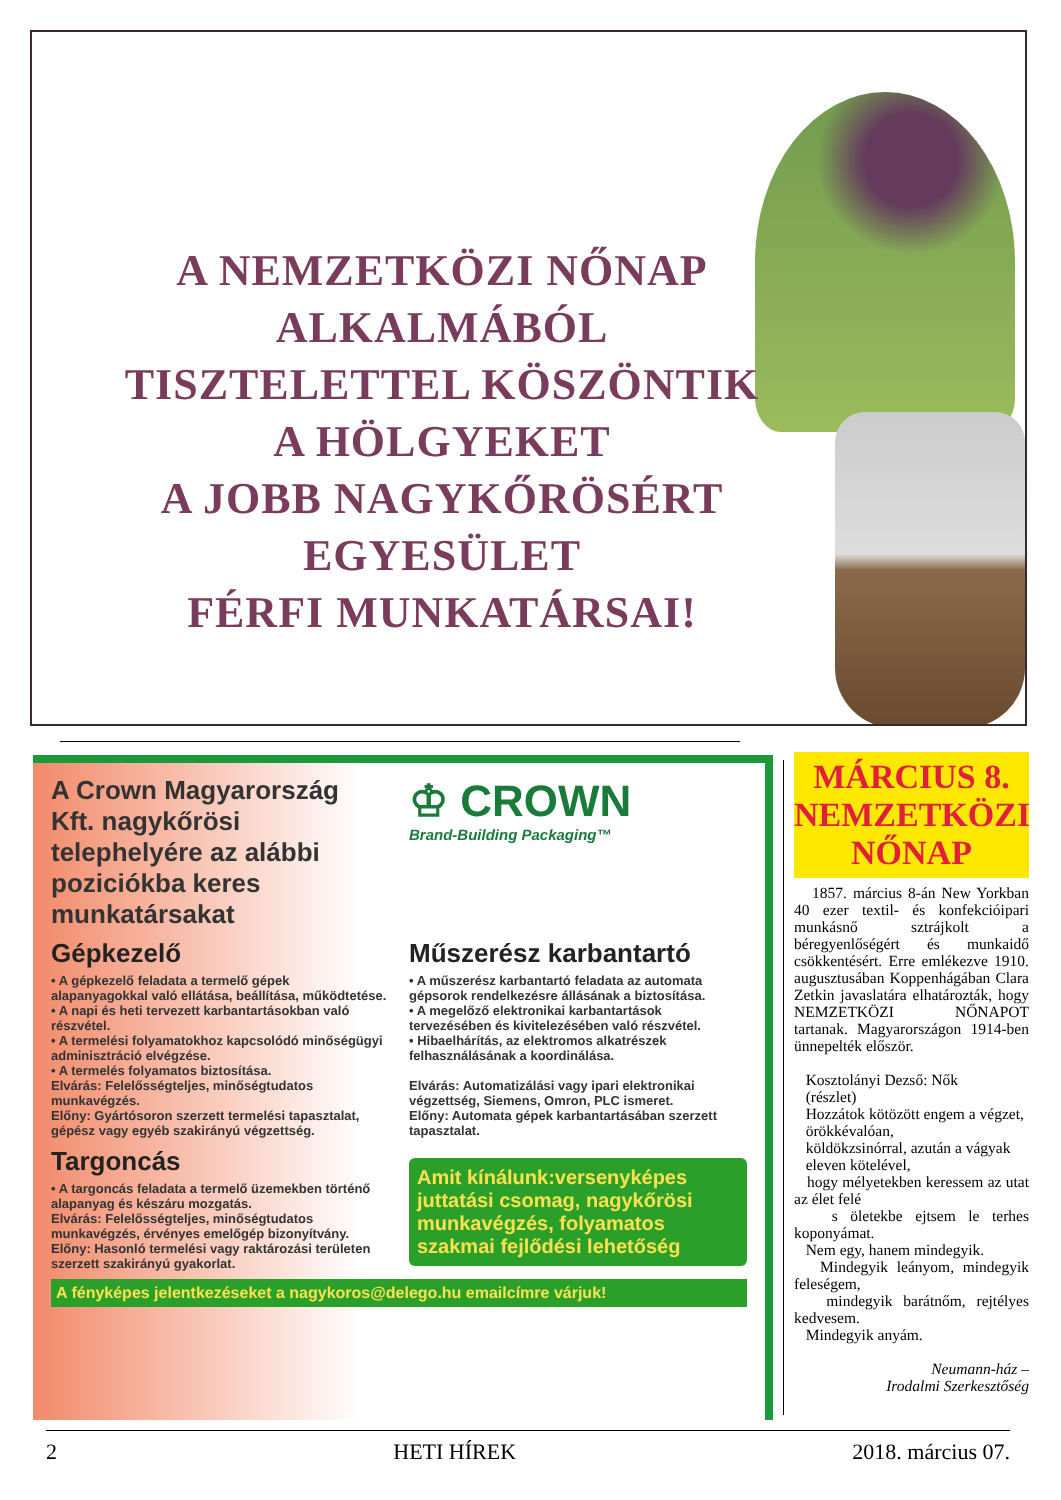A NEMZETKÖZI NŐNAP
ALKALMÁBÓL
TISZTELETTEL KÖSZÖNTIK
A HÖLGYEKET
A JOBB NAGYKŐRÖSÉRT EGYESÜLET
FÉRFI MUNKATÁRSAI!
A Crown Magyarország Kft. nagykőrösi telephelyére az alábbi poziciókba keres munkatársakat
♔ CROWN
Brand-Building Packaging™
Gépkezelő
• A gépkezelő feladata a termelő gépek alapanyagokkal való ellátása, beállítása, működtetése.
• A napi és heti tervezett karbantartásokban való részvétel.
• A termelési folyamatokhoz kapcsolódó minőségügyi adminisztráció elvégzése.
• A termelés folyamatos biztosítása.
Elvárás: Felelősségteljes, minőségtudatos munkavégzés.
Előny: Gyártósoron szerzett termelési tapasztalat, gépész vagy egyéb szakirányú végzettség.
Targoncás
• A targoncás feladata a termelő üzemekben történő alapanyag és készáru mozgatás.
Elvárás: Felelősségteljes, minőségtudatos munkavégzés, érvényes emelőgép bizonyítvány.
Előny: Hasonló termelési vagy raktározási területen szerzett szakirányú gyakorlat.
Műszerész karbantartó
• A műszerész karbantartó feladata az automata gépsorok rendelkezésre állásának a biztosítása.
• A megelőző elektronikai karbantartások tervezésében és kivitelezésében való részvétel.
• Hibaelhárítás, az elektromos alkatrészek felhasználásának a koordinálása.
Elvárás: Automatizálási vagy ipari elektronikai végzettség, Siemens, Omron, PLC ismeret.
Előny: Automata gépek karbantartásában szerzett tapasztalat.
Amit kínálunk:versenyképes juttatási csomag, nagykőrösi munkavégzés, folyamatos szakmai fejlődési lehetőség
A fényképes jelentkezéseket a nagykoros@delego.hu emailcímre várjuk!
MÁRCIUS 8.
NEMZETKÖZI
NŐNAP
1857. március 8-án New Yorkban 40 ezer textil- és konfekcióipari munkásnő sztrájkolt a béregyenlőségért és munkaidő csökkentésért. Erre emlékezve 1910. augusztusában Koppenhágában Clara Zetkin javaslatára elhatározták, hogy NEMZETKÖZI NŐNAPOT tartanak. Magyarországon 1914-ben ünnepelték először.
Kosztolányi Dezső: Nők
(részlet)
Hozzátok kötözött engem a végzet,
örökkévalóan,
köldökzsinórral, azután a vágyak
eleven kötelével,
hogy mélyetekben keressem az utat az élet felé
s öletekbe ejtsem le terhes koponyámat.
Nem egy, hanem mindegyik.
Mindegyik leányom, mindegyik feleségem,
mindegyik barátnőm, rejtélyes kedvesem.
Mindegyik anyám.
Neumann-ház –
Irodalmi Szerkesztőség
2 HETI HÍREK 2018. március 07.